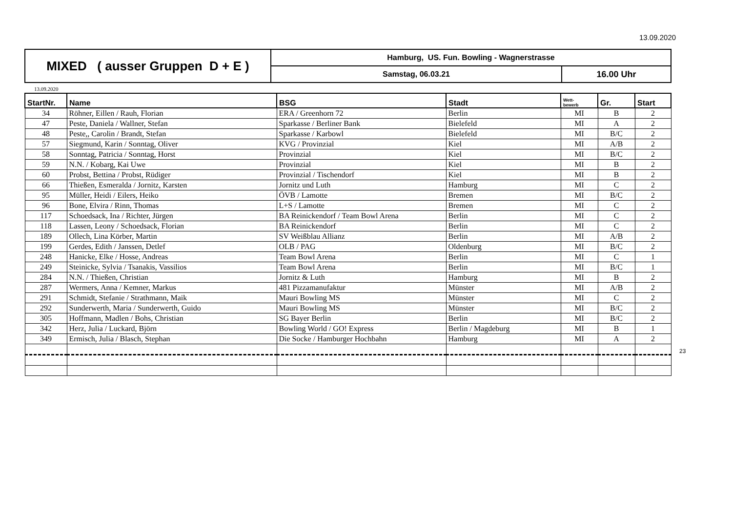13.09.2020
| MIXED ( ausser Gruppen D + E ) | Hamburg, US. Fun. Bowling - Wagnerstrasse | |
| | Samstag, 06.03.21 | 16.00 Uhr |
13.09.2020
| StartNr. | Name | BSG | Stadt | Wett- bewerb | Gr. | Start |
| --- | --- | --- | --- | --- | --- | --- |
| 34 | Röhner, Eillen / Rauh, Florian | ERA / Greenhorn 72 | Berlin | MI | B | 2 |
| 47 | Peste, Daniela / Wallner, Stefan | Sparkasse / Berliner Bank | Bielefeld | MI | A | 2 |
| 48 | Peste,, Carolin / Brandt, Stefan | Sparkasse / Karbowl | Bielefeld | MI | B/C | 2 |
| 57 | Siegmund, Karin / Sonntag, Oliver | KVG / Provinzial | Kiel | MI | A/B | 2 |
| 58 | Sonntag, Patricia / Sonntag, Horst | Provinzial | Kiel | MI | B/C | 2 |
| 59 | N.N. / Kobarg, Kai Uwe | Provinzial | Kiel | MI | B | 2 |
| 60 | Probst, Bettina / Probst, Rüdiger | Provinzial / Tischendorf | Kiel | MI | B | 2 |
| 66 | Thießen, Esmeralda / Jornitz, Karsten | Jornitz und Luth | Hamburg | MI | C | 2 |
| 95 | Müller, Heidi / Eilers, Heiko | ÖVB / Lamotte | Bremen | MI | B/C | 2 |
| 96 | Bone, Elvira / Rinn, Thomas | L+S / Lamotte | Bremen | MI | C | 2 |
| 117 | Schoedsack, Ina / Richter, Jürgen | BA Reinickendorf / Team Bowl Arena | Berlin | MI | C | 2 |
| 118 | Lassen, Leony / Schoedsack, Florian | BA Reinickendorf | Berlin | MI | C | 2 |
| 189 | Ollech, Lina Körber, Martin | SV Weißblau Allianz | Berlin | MI | A/B | 2 |
| 199 | Gerdes, Edith / Janssen, Detlef | OLB / PAG | Oldenburg | MI | B/C | 2 |
| 248 | Hanicke, Elke / Hosse, Andreas | Team Bowl Arena | Berlin | MI | C | 1 |
| 249 | Steinicke, Sylvia / Tsanakis, Vassilios | Team Bowl Arena | Berlin | MI | B/C | 1 |
| 284 | N.N. / Thießen, Christian | Jornitz & Luth | Hamburg | MI | B | 2 |
| 287 | Wermers, Anna / Kemner, Markus | 481 Pizzamanufaktur | Münster | MI | A/B | 2 |
| 291 | Schmidt, Stefanie / Strathmann, Maik | Mauri Bowling MS | Münster | MI | C | 2 |
| 292 | Sunderwerth, Maria / Sunderwerth, Guido | Mauri Bowling MS | Münster | MI | B/C | 2 |
| 305 | Hoffmann, Madlen / Bohs, Christian | SG Bayer Berlin | Berlin | MI | B/C | 2 |
| 342 | Herz, Julia / Luckard, Björn | Bowling World / GO! Express | Berlin / Magdeburg | MI | B | 1 |
| 349 | Ermisch, Julia / Blasch, Stephan | Die Socke / Hamburger Hochbahn | Hamburg | MI | A | 2 |
23